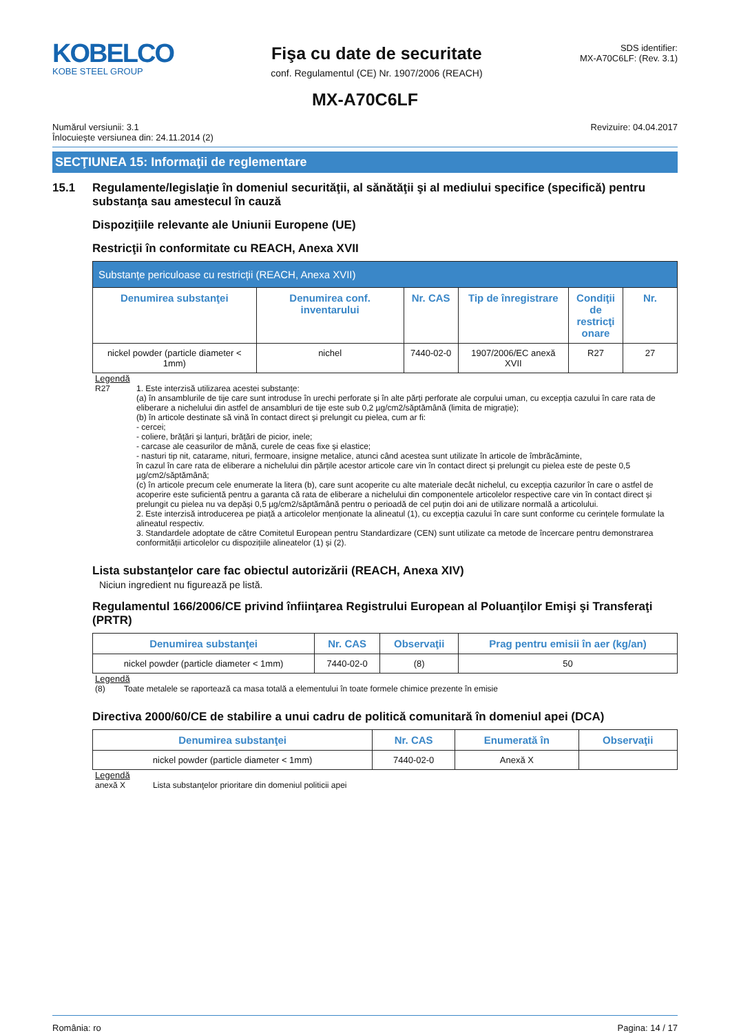KOBELCO
KOBE STEEL GROUP
Fişa cu date de securitate
conf. Regulamentul (CE) Nr. 1907/2006 (REACH)
SDS identifier:
MX-A70C6LF: (Rev. 3.1)
MX-A70C6LF
Numărul versiunii: 3.1
Înlocuieşte versiunea din: 24.11.2014 (2)
Revizuire: 04.04.2017
SECŢIUNEA 15: Informaţii de reglementare
15.1 Regulamente/legislaţie în domeniul securităţii, al sănătăţii şi al mediului specifice (specifică) pentru substanţa sau amestecul în cauză
Dispoziţiile relevante ale Uniunii Europene (UE)
Restricţii în conformitate cu REACH, Anexa XVII
| Substanțe periculoase cu restricții (REACH, Anexa XVII) | | | | | |
| --- | --- | --- | --- | --- | --- |
| Denumirea substanţei | Denumirea conf. inventarului | Nr. CAS | Tip de înregistrare | Condiţii de restricţi onare | Nr. |
| nickel powder (particle diameter < 1mm) | nichel | 7440-02-0 | 1907/2006/EC anexă XVII | R27 | 27 |
Legendă
R27 1. Este interzisă utilizarea acestei substanțe:
(a) în ansamblurile de tije care sunt introduse în urechi perforate și în alte părți perforate ale corpului uman, cu excepția cazului în care rata de eliberare a nichelului din astfel de ansambluri de tije este sub 0,2 µg/cm2/săptămână (limita de migrație);
(b) în articole destinate să vină în contact direct și prelungit cu pielea, cum ar fi:
- cercei;
- coliere, brățări și lanțuri, brățări de picior, inele;
- carcase ale ceasurilor de mână, curele de ceas fixe și elastice;
- nasturi tip nit, catarame, nituri, fermoare, insigne metalice, atunci când acestea sunt utilizate în articole de îmbrăcăminte,
în cazul în care rata de eliberare a nichelului din părțile acestor articole care vin în contact direct și prelungit cu pielea este de peste 0,5 µg/cm2/săptămână;
(c) în articole precum cele enumerate la litera (b), care sunt acoperite cu alte materiale decât nichelul, cu excepția cazurilor în care o astfel de acoperire este suficientă pentru a garanta că rata de eliberare a nichelului din componentele articolelor respective care vin în contact direct și prelungit cu pielea nu va depăși 0,5 µg/cm2/săptămână pentru o perioadă de cel puțin doi ani de utilizare normală a articolului.
2. Este interzisă introducerea pe piață a articolelor menționate la alineatul (1), cu excepția cazului în care sunt conforme cu cerințele formulate la alineatul respectiv.
3. Standardele adoptate de către Comitetul European pentru Standardizare (CEN) sunt utilizate ca metode de încercare pentru demonstrarea conformității articolelor cu dispozițiile alineatelor (1) și (2).
Lista substanţelor care fac obiectul autorizării (REACH, Anexa XIV)
Niciun ingredient nu figurează pe listă.
Regulamentul 166/2006/CE privind înfiinţarea Registrului European al Poluanţilor Emişi şi Transferaţi (PRTR)
| Denumirea substanţei | Nr. CAS | Observaţii | Prag pentru emisii în aer (kg/an) |
| --- | --- | --- | --- |
| nickel powder (particle diameter < 1mm) | 7440-02-0 | (8) | 50 |
Legendă
(8) Toate metalele se raportează ca masa totală a elementului în toate formele chimice prezente în emisie
Directiva 2000/60/CE de stabilire a unui cadru de politică comunitară în domeniul apei (DCA)
| Denumirea substanţei | Nr. CAS | Enumerată în | Observaţii |
| --- | --- | --- | --- |
| nickel powder (particle diameter < 1mm) | 7440-02-0 | Anexă X | |
Legendă
anexă X Lista substanţelor prioritare din domeniul politicii apei
România: ro Pagina: 14 / 17